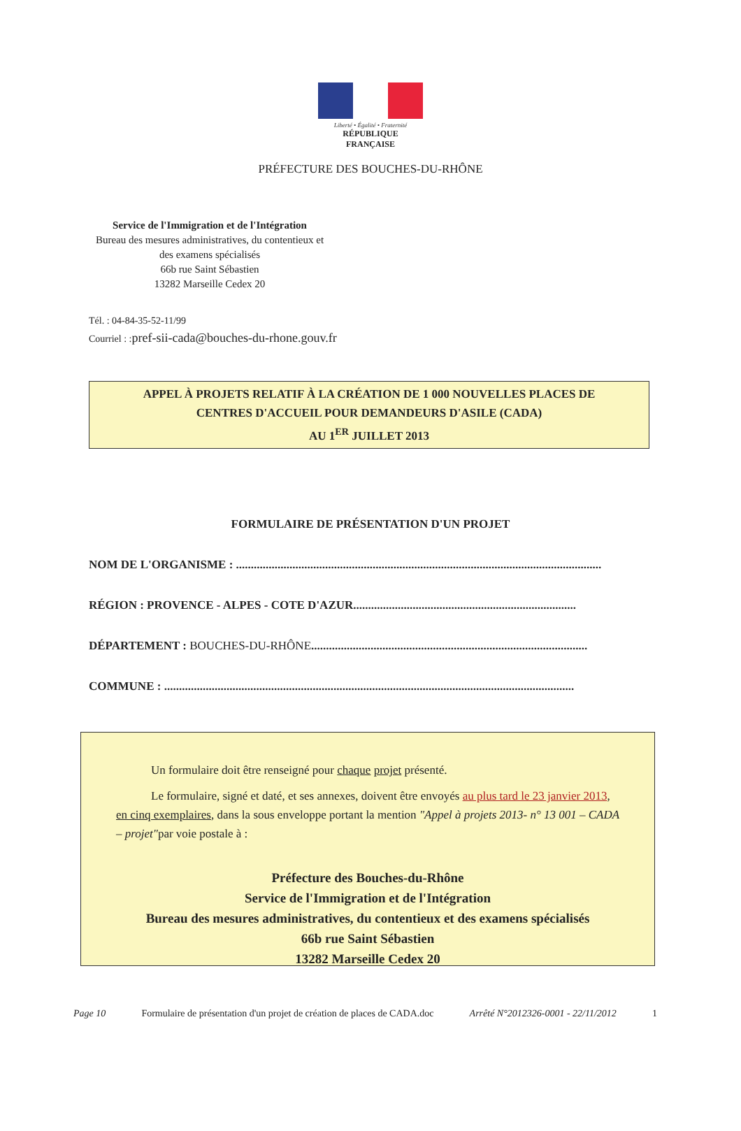Liberté • Égalité • Fraternité
RÉPUBLIQUE FRANÇAISE
PRÉFECTURE DES BOUCHES-DU-RHÔNE
Service de l'Immigration et de l'Intégration
Bureau des mesures administratives, du contentieux et des examens spécialisés
66b rue Saint Sébastien
13282 Marseille Cedex 20
Tél. : 04-84-35-52-11/99
Courriel : :pref-sii-cada@bouches-du-rhone.gouv.fr
APPEL À PROJETS RELATIF À LA CRÉATION DE 1 000 NOUVELLES PLACES DE
CENTRES D'ACCUEIL POUR DEMANDEURS D'ASILE (CADA)
AU 1<sup>ER</sup> JUILLET 2013
FORMULAIRE DE PRÉSENTATION D'UN PROJET
NOM DE L'ORGANISME : ...........................................................................................................................
RÉGION : PROVENCE - ALPES - COTE D'AZUR...........................................................................
DÉPARTEMENT : BOUCHES-DU-RHÔNE.............................................................................................
COMMUNE : ..........................................................................................................................................
Un formulaire doit être renseigné pour chaque projet présenté.
Le formulaire, signé et daté, et ses annexes, doivent être envoyés au plus tard le 23 janvier 2013, en cinq exemplaires, dans la sous enveloppe portant la mention "Appel à projets 2013- n° 13 001 – CADA – projet"par voie postale à :
Préfecture des Bouches-du-Rhône
Service de l'Immigration et de l'Intégration
Bureau des mesures administratives, du contentieux et des examens spécialisés
66b rue Saint Sébastien
13282 Marseille Cedex 20
Page 10 Formulaire de présentation d'un projet de création de places de CADA.doc Arrêté N°2012326-0001 - 22/11/2012 1